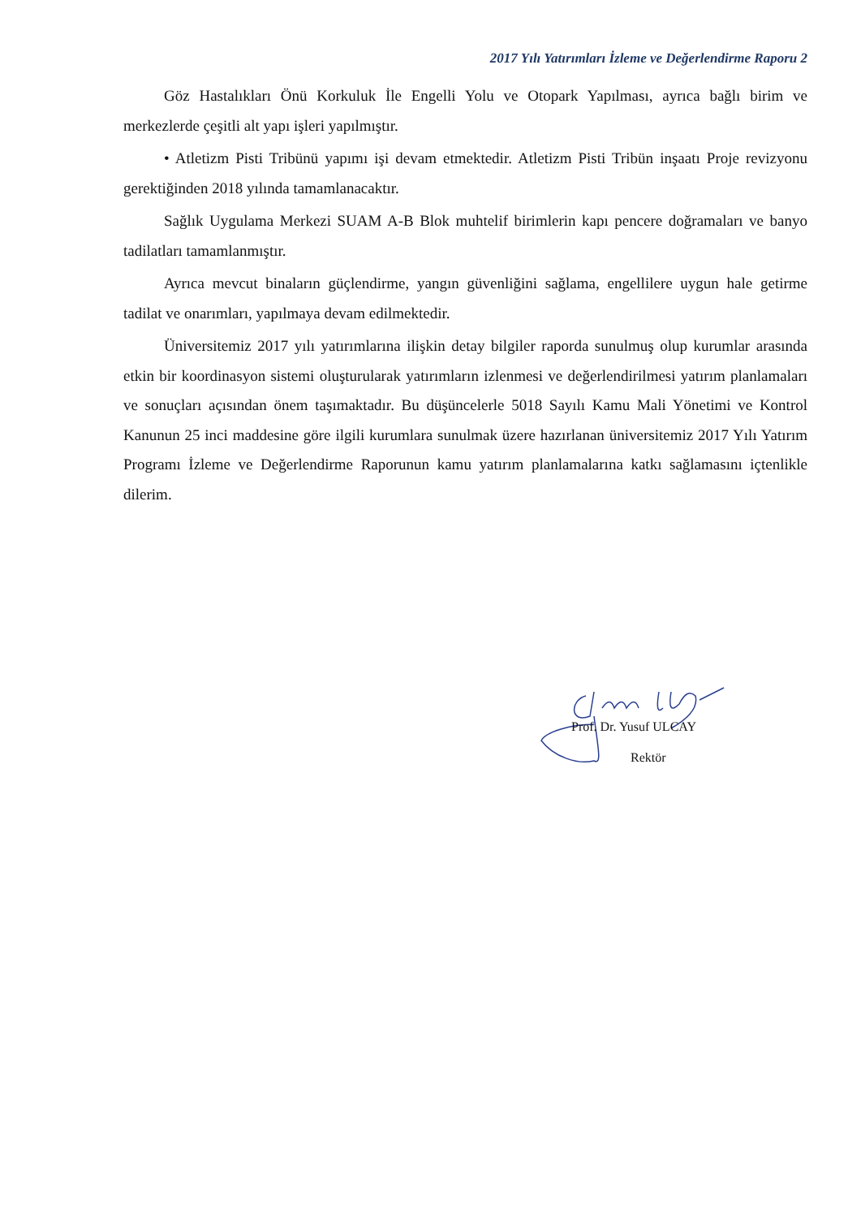2017 Yılı Yatırımları İzleme ve Değerlendirme Raporu 2
Göz Hastalıkları Önü Korkuluk İle Engelli Yolu ve Otopark Yapılması, ayrıca bağlı birim ve merkezlerde çeşitli alt yapı işleri yapılmıştır.
• Atletizm Pisti Tribünü yapımı işi devam etmektedir. Atletizm Pisti Tribün inşaatı Proje revizyonu gerektiğinden 2018 yılında tamamlanacaktır.
Sağlık Uygulama Merkezi SUAM A-B Blok muhtelif birimlerin kapı pencere doğramaları ve banyo tadilatları tamamlanmıştır.
Ayrıca mevcut binaların güçlendirme, yangın güvenliğini sağlama, engellilere uygun hale getirme tadilat ve onarımları, yapılmaya devam edilmektedir.
Üniversitemiz 2017 yılı yatırımlarına ilişkin detay bilgiler raporda sunulmuş olup kurumlar arasında etkin bir koordinasyon sistemi oluşturularak yatırımların izlenmesi ve değerlendirilmesi yatırım planlamaları ve sonuçları açısından önem taşımaktadır. Bu düşüncelerle 5018 Sayılı Kamu Mali Yönetimi ve Kontrol Kanunun 25 inci maddesine göre ilgili kurumlara sunulmak üzere hazırlanan üniversitemiz 2017 Yılı Yatırım Programı İzleme ve Değerlendirme Raporunun kamu yatırım planlamalarına katkı sağlamasını içtenlikle dilerim.
Prof. Dr. Yusuf ULCAY
Rektör